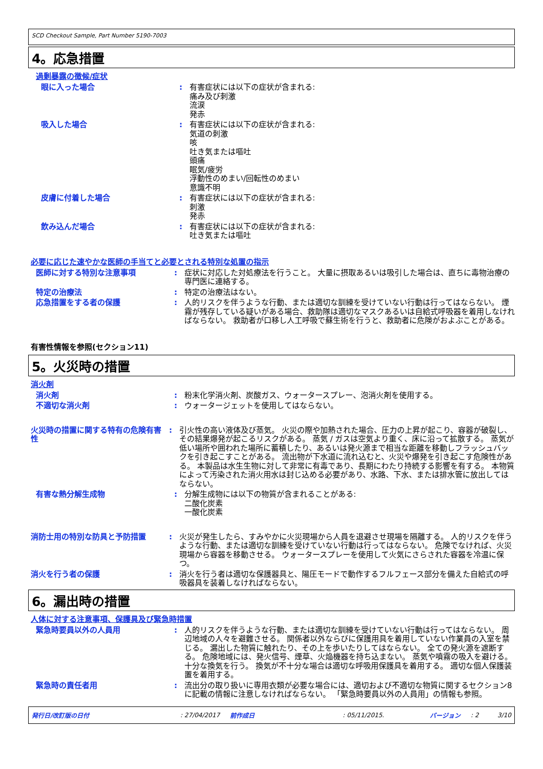SCD Checkout Sample, Part Number 5190-7003
4。応急措置
過剰暴露の徴候/症状
眼に入った場合 : 有害症状には以下の症状が含まれる:
痛み及び刺激
流涙
発赤
吸入した場合 : 有害症状には以下の症状が含まれる:
気道の刺激
咳
吐き気または嘔吐
頭痛
眠気/疲労
浮動性のめまい/回転性のめまい
意識不明
皮膚に付着した場合 : 有害症状には以下の症状が含まれる:
刺激
発赤
飲み込んだ場合 : 有害症状には以下の症状が含まれる:
吐き気または嘔吐
必要に応じた速やかな医師の手当てと必要とされる特別な処置の指示
医師に対する特別な注意事項 : 症状に対応した対処療法を行うこと。 大量に摂取あるいは吸引した場合は、直ちに毒物治療の専門医に連絡する。
特定の治療法 : 特定の治療法はない。
応急措置をする者の保護 : 人的リスクを伴うような行動、または適切な訓練を受けていない行動は行ってはならない。 煙霧が残存している疑いがある場合、救助隊は適切なマスクあるいは自給式呼吸器を着用しなければならない。 救助者が口移し人工呼吸で蘇生術を行うと、救助者に危険がおよぶことがある。
有害性情報を参照(セクション11)
5。火災時の措置
消火剤
消火剤 : 粉末化学消火剤、炭酸ガス、ウォータースプレー、泡消火剤を使用する。
不適切な消火剤 : ウォータージェットを使用してはならない。
火災時の措置に関する特有の危険有害性
: 引火性の高い液体及び蒸気。 火災の際や加熱された場合、圧力の上昇が起こり、容器が破裂し、その結果爆発が起こるリスクがある。 蒸気 / ガスは空気より重く、床に沿って拡散する。 蒸気が低い場所や囲われた場所に蓄積したり、あるいは発火源まで相当な距離を移動しフラッシュバックを引き起こすことがある。 流出物が下水道に流れ込むと、火災や爆発を引き起こす危険性がある。 本製品は水生生物に対して非常に有毒であり、長期にわたり持続する影響を有する。 本物質によって汚染された消火用水は封じ込める必要があり、水路、下水、または排水管に放出してはならない。
有害な熱分解生成物 : 分解生成物には以下の物質が含まれることがある:
二酸化炭素
一酸化炭素
消防士用の特別な防具と予防措置 : 火災が発生したら、すみやかに火災現場から人員を退避させ現場を隔離する。 人的リスクを伴うような行動、または適切な訓練を受けていない行動は行ってはならない。 危険でなければ、火災現場から容器を移動させる。 ウォータースプレーを使用して火気にさらされた容器を冷温に保つ。
消火を行う者の保護 : 消火を行う者は適切な保護器具と、陽圧モードで動作するフルフェース部分を備えた自給式の呼吸器具を装着しなければならない。
6。漏出時の措置
人体に対する注意事項、保護具及び緊急時措置
緊急時要員以外の人員用 : 人的リスクを伴うような行動、または適切な訓練を受けていない行動は行ってはならない。 周辺地域の人々を避難させる。 関係者以外ならびに保護用具を着用していない作業員の入室を禁じる。 漏出した物質に触れたり、その上を歩いたりしてはならない。 全ての発火源を遮断する。 危険地域には、発火信号、煙草、火焔機器を持ち込まない。 蒸気や噴霧の吸入を避ける。 十分な換気を行う。 換気が不十分な場合は適切な呼吸用保護具を着用する。 適切な個人保護装置を着用する。
緊急時の責任者用 : 流出分の取り扱いに専用衣類が必要な場合には、適切および不適切な物質に関するセクション8に記載の情報に注意しなければならない。 「緊急時要員以外の人員用」の情報も参照。
発行日/改訂版の日付: 27/04/2017 前作成日: 05/11/2015. バージョン: 2 3/10